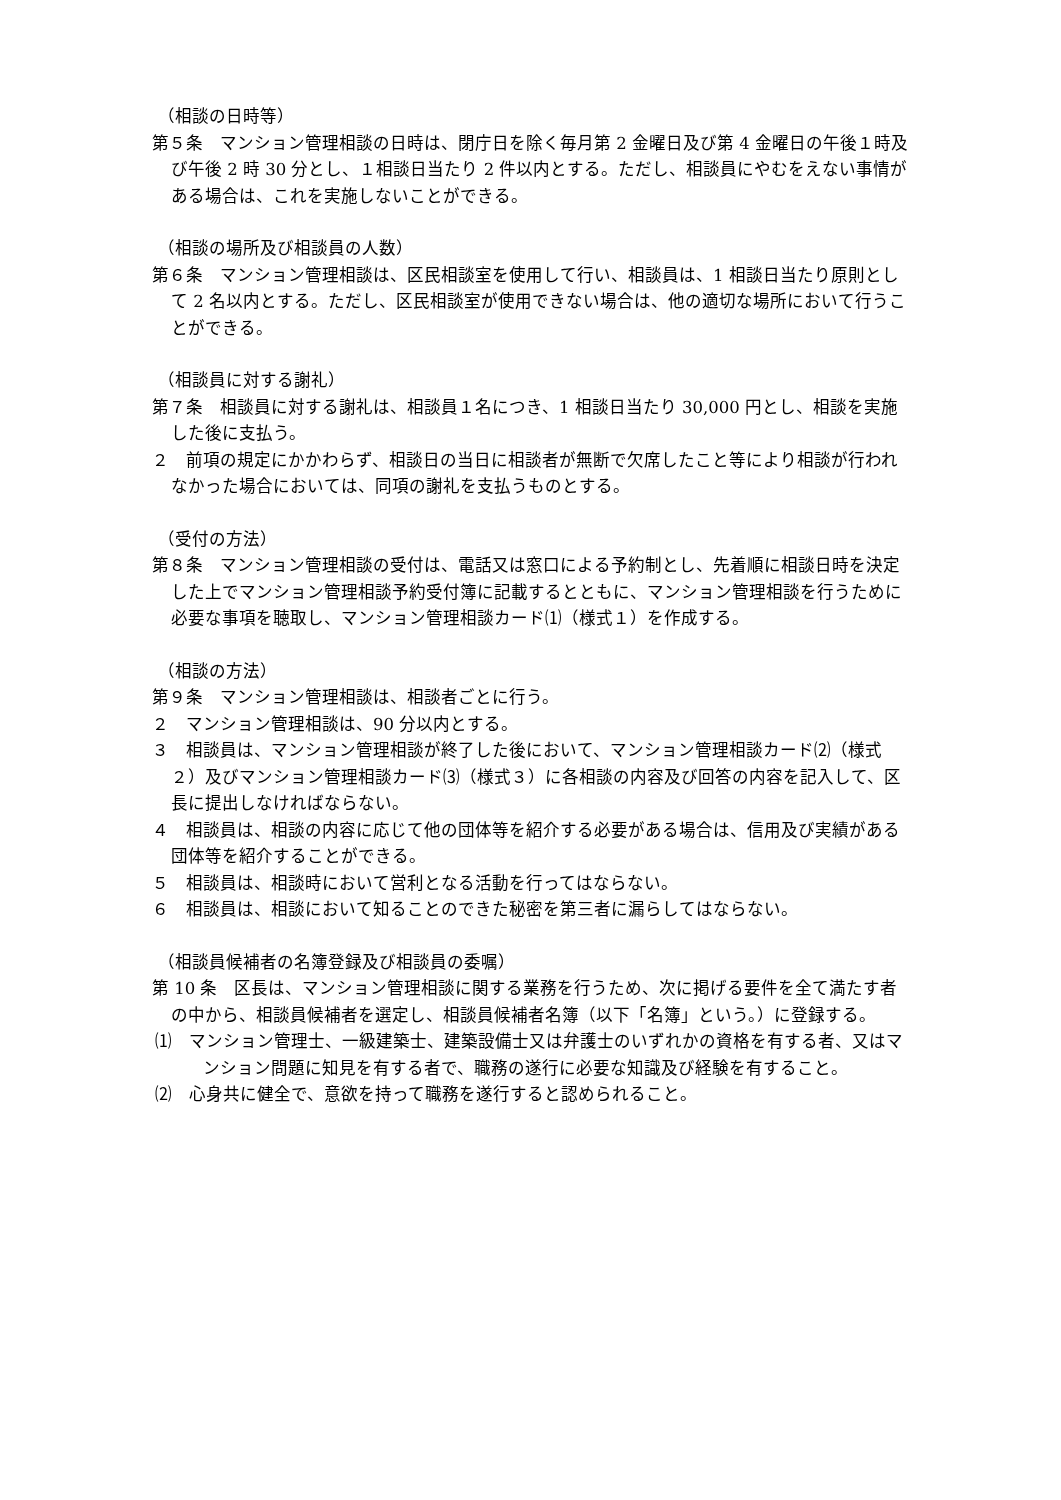（相談の日時等）
第５条　マンション管理相談の日時は、閉庁日を除く毎月第 2 金曜日及び第 4 金曜日の午後１時及び午後 2 時 30 分とし、１相談日当たり 2 件以内とする。ただし、相談員にやむをえない事情がある場合は、これを実施しないことができる。
（相談の場所及び相談員の人数）
第６条　マンション管理相談は、区民相談室を使用して行い、相談員は、1 相談日当たり原則として 2 名以内とする。ただし、区民相談室が使用できない場合は、他の適切な場所において行うことができる。
（相談員に対する謝礼）
第７条　相談員に対する謝礼は、相談員１名につき、1 相談日当たり 30,000 円とし、相談を実施した後に支払う。
２　前項の規定にかかわらず、相談日の当日に相談者が無断で欠席したこと等により相談が行われなかった場合においては、同項の謝礼を支払うものとする。
（受付の方法）
第８条　マンション管理相談の受付は、電話又は窓口による予約制とし、先着順に相談日時を決定した上でマンション管理相談予約受付簿に記載するとともに、マンション管理相談を行うために必要な事項を聴取し、マンション管理相談カード⑴（様式１）を作成する。
（相談の方法）
第９条　マンション管理相談は、相談者ごとに行う。
２　マンション管理相談は、90 分以内とする。
３　相談員は、マンション管理相談が終了した後において、マンション管理相談カード⑵（様式２）及びマンション管理相談カード⑶（様式３）に各相談の内容及び回答の内容を記入して、区長に提出しなければならない。
４　相談員は、相談の内容に応じて他の団体等を紹介する必要がある場合は、信用及び実績がある団体等を紹介することができる。
５　相談員は、相談時において営利となる活動を行ってはならない。
６　相談員は、相談において知ることのできた秘密を第三者に漏らしてはならない。
（相談員候補者の名簿登録及び相談員の委嘱）
第 10 条　区長は、マンション管理相談に関する業務を行うため、次に掲げる要件を全て満たす者の中から、相談員候補者を選定し、相談員候補者名簿（以下「名簿」という。）に登録する。
⑴　マンション管理士、一級建築士、建築設備士又は弁護士のいずれかの資格を有する者、又はマンション問題に知見を有する者で、職務の遂行に必要な知識及び経験を有すること。
⑵　心身共に健全で、意欲を持って職務を遂行すると認められること。